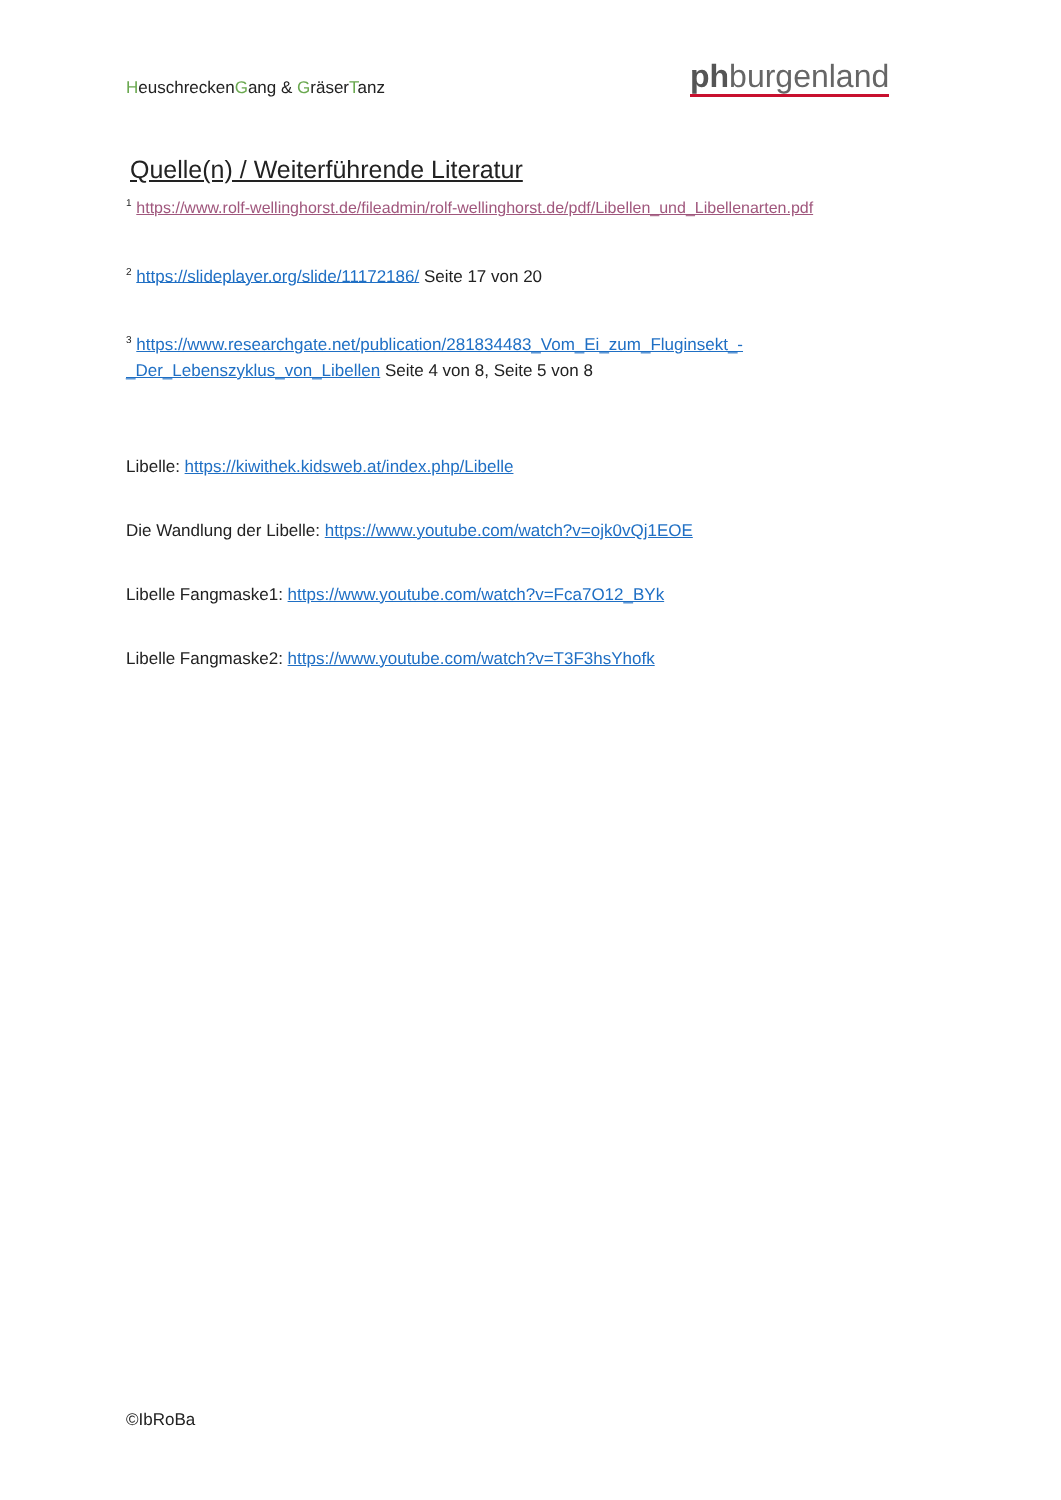HeuschreckenGang & GräserTanz phburgenland
Quelle(n) / Weiterführende Literatur
<sup>1</sup> https://www.rolf-wellinghorst.de/fileadmin/rolf-wellinghorst.de/pdf/Libellen_und_Libellenarten.pdf
<sup>2</sup> https://slideplayer.org/slide/11172186/ Seite 17 von 20
<sup>3</sup> https://www.researchgate.net/publication/281834483_Vom_Ei_zum_Fluginsekt_-_Der_Lebenszyklus_von_Libellen Seite 4 von 8, Seite 5 von 8
Libelle: https://kiwithek.kidsweb.at/index.php/Libelle
Die Wandlung der Libelle: https://www.youtube.com/watch?v=ojk0vQj1EOE
Libelle Fangmaske1: https://www.youtube.com/watch?v=Fca7O12_BYk
Libelle Fangmaske2: https://www.youtube.com/watch?v=T3F3hsYhofk
©IbRoBa